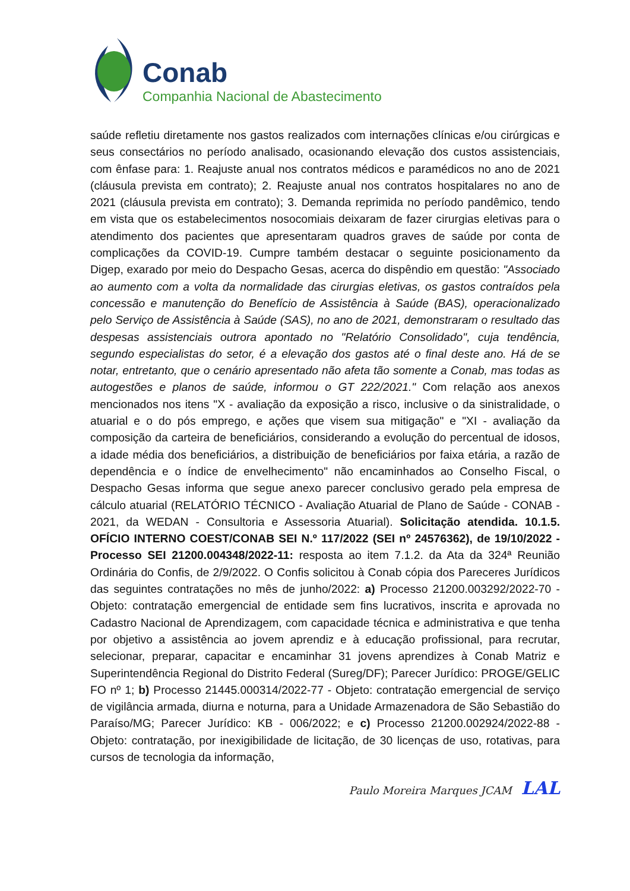Conab
Companhia Nacional de Abastecimento
saúde refletiu diretamente nos gastos realizados com internações clínicas e/ou cirúrgicas e seus consectários no período analisado, ocasionando elevação dos custos assistenciais, com ênfase para: 1. Reajuste anual nos contratos médicos e paramédicos no ano de 2021 (cláusula prevista em contrato); 2. Reajuste anual nos contratos hospitalares no ano de 2021 (cláusula prevista em contrato); 3. Demanda reprimida no período pandêmico, tendo em vista que os estabelecimentos nosocomiais deixaram de fazer cirurgias eletivas para o atendimento dos pacientes que apresentaram quadros graves de saúde por conta de complicações da COVID-19. Cumpre também destacar o seguinte posicionamento da Digep, exarado por meio do Despacho Gesas, acerca do dispêndio em questão: "Associado ao aumento com a volta da normalidade das cirurgias eletivas, os gastos contraídos pela concessão e manutenção do Benefício de Assistência à Saúde (BAS), operacionalizado pelo Serviço de Assistência à Saúde (SAS), no ano de 2021, demonstraram o resultado das despesas assistenciais outrora apontado no "Relatório Consolidado", cuja tendência, segundo especialistas do setor, é a elevação dos gastos até o final deste ano. Há de se notar, entretanto, que o cenário apresentado não afeta tão somente a Conab, mas todas as autogestões e planos de saúde, informou o GT 222/2021." Com relação aos anexos mencionados nos itens "X - avaliação da exposição a risco, inclusive o da sinistralidade, o atuarial e o do pós emprego, e ações que visem sua mitigação" e "XI - avaliação da composição da carteira de beneficiários, considerando a evolução do percentual de idosos, a idade média dos beneficiários, a distribuição de beneficiários por faixa etária, a razão de dependência e o índice de envelhecimento" não encaminhados ao Conselho Fiscal, o Despacho Gesas informa que segue anexo parecer conclusivo gerado pela empresa de cálculo atuarial (RELATÓRIO TÉCNICO - Avaliação Atuarial de Plano de Saúde - CONAB - 2021, da WEDAN - Consultoria e Assessoria Atuarial). Solicitação atendida. 10.1.5. OFÍCIO INTERNO COEST/CONAB SEI N.º 117/2022 (SEI nº 24576362), de 19/10/2022 - Processo SEI 21200.004348/2022-11: resposta ao item 7.1.2. da Ata da 324ª Reunião Ordinária do Confis, de 2/9/2022. O Confis solicitou à Conab cópia dos Pareceres Jurídicos das seguintes contratações no mês de junho/2022: a) Processo 21200.003292/2022-70 - Objeto: contratação emergencial de entidade sem fins lucrativos, inscrita e aprovada no Cadastro Nacional de Aprendizagem, com capacidade técnica e administrativa e que tenha por objetivo a assistência ao jovem aprendiz e à educação profissional, para recrutar, selecionar, preparar, capacitar e encaminhar 31 jovens aprendizes à Conab Matriz e Superintendência Regional do Distrito Federal (Sureg/DF); Parecer Jurídico: PROGE/GELIC FO nº 1; b) Processo 21445.000314/2022-77 - Objeto: contratação emergencial de serviço de vigilância armada, diurna e noturna, para a Unidade Armazenadora de São Sebastião do Paraíso/MG; Parecer Jurídico: KB - 006/2022; e c) Processo 21200.002924/2022-88 - Objeto: contratação, por inexigibilidade de licitação, de 30 licenças de uso, rotativas, para cursos de tecnologia da informação,
Paulo Moreira Marques JCAM LAL